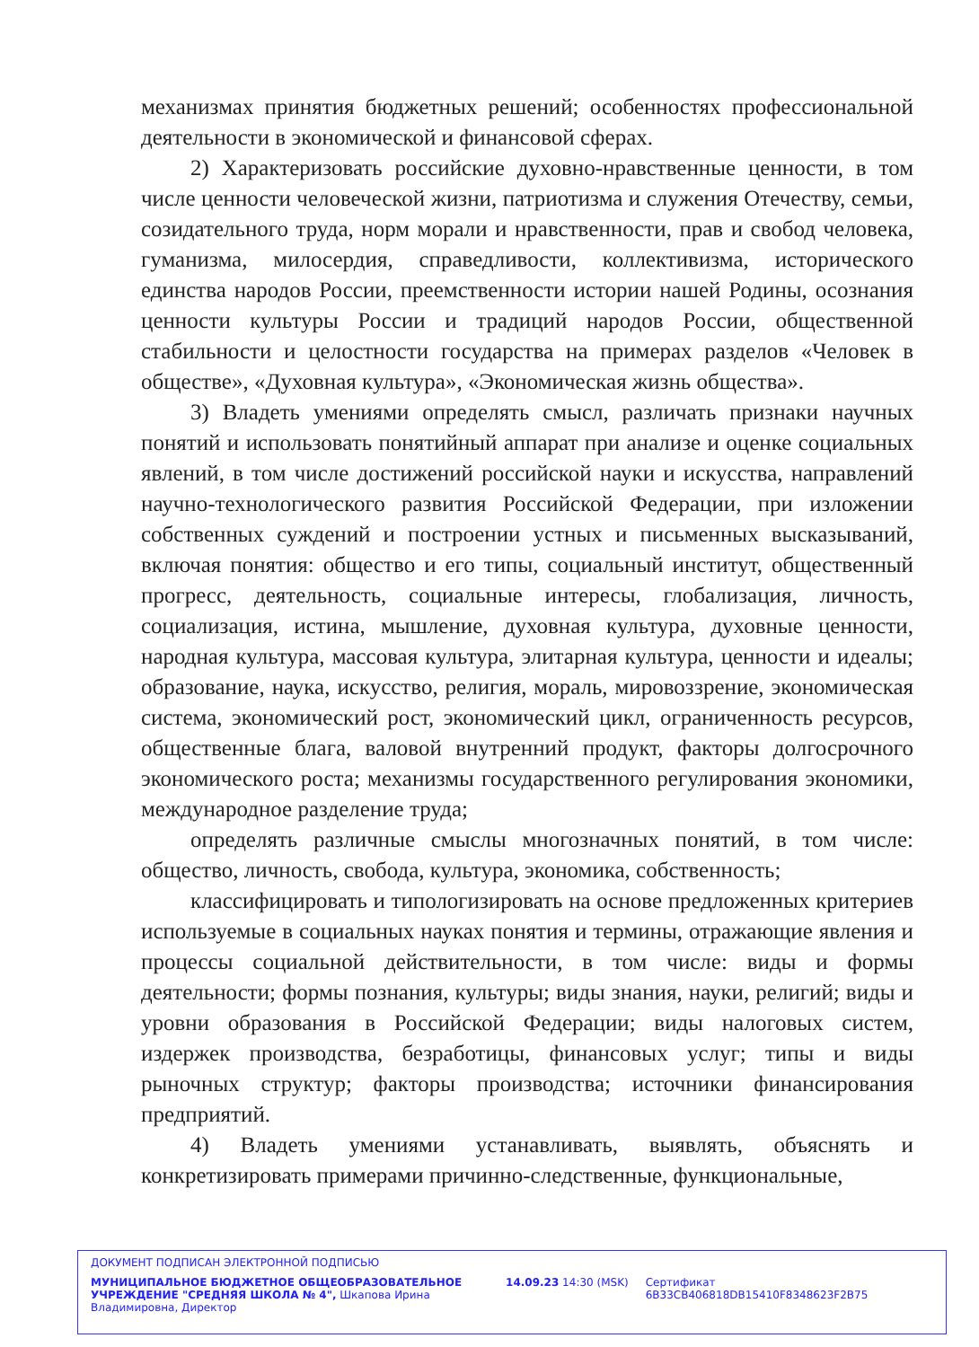механизмах принятия бюджетных решений; особенностях профессиональной деятельности в экономической и финансовой сферах.
2) Характеризовать российские духовно-нравственные ценности, в том числе ценности человеческой жизни, патриотизма и служения Отечеству, семьи, созидательного труда, норм морали и нравственности, прав и свобод человека, гуманизма, милосердия, справедливости, коллективизма, исторического единства народов России, преемственности истории нашей Родины, осознания ценности культуры России и традиций народов России, общественной стабильности и целостности государства на примерах разделов «Человек в обществе», «Духовная культура», «Экономическая жизнь общества».
3) Владеть умениями определять смысл, различать признаки научных понятий и использовать понятийный аппарат при анализе и оценке социальных явлений, в том числе достижений российской науки и искусства, направлений научно-технологического развития Российской Федерации, при изложении собственных суждений и построении устных и письменных высказываний, включая понятия: общество и его типы, социальный институт, общественный прогресс, деятельность, социальные интересы, глобализация, личность, социализация, истина, мышление, духовная культура, духовные ценности, народная культура, массовая культура, элитарная культура, ценности и идеалы; образование, наука, искусство, религия, мораль, мировоззрение, экономическая система, экономический рост, экономический цикл, ограниченность ресурсов, общественные блага, валовой внутренний продукт, факторы долгосрочного экономического роста; механизмы государственного регулирования экономики, международное разделение труда;
определять различные смыслы многозначных понятий, в том числе: общество, личность, свобода, культура, экономика, собственность;
классифицировать и типологизировать на основе предложенных критериев используемые в социальных науках понятия и термины, отражающие явления и процессы социальной действительности, в том числе: виды и формы деятельности; формы познания, культуры; виды знания, науки, религий; виды и уровни образования в Российской Федерации; виды налоговых систем, издержек производства, безработицы, финансовых услуг; типы и виды рыночных структур; факторы производства; источники финансирования предприятий.
4) Владеть умениями устанавливать, выявлять, объяснять и конкретизировать примерами причинно-следственные, функциональные,
ДОКУМЕНТ ПОДПИСАН ЭЛЕКТРОННОЙ ПОДПИСЬЮ
МУНИЦИПАЛЬНОЕ БЮДЖЕТНОЕ ОБЩЕОБРАЗОВАТЕЛЬНОЕ УЧРЕЖДЕНИЕ "СРЕДНЯЯ ШКОЛА № 4", Шкапова Ирина Владимировна, Директор
14.09.23 14:30 (MSK) Сертификат 6B33CB406818DB15410F8348623F2B75